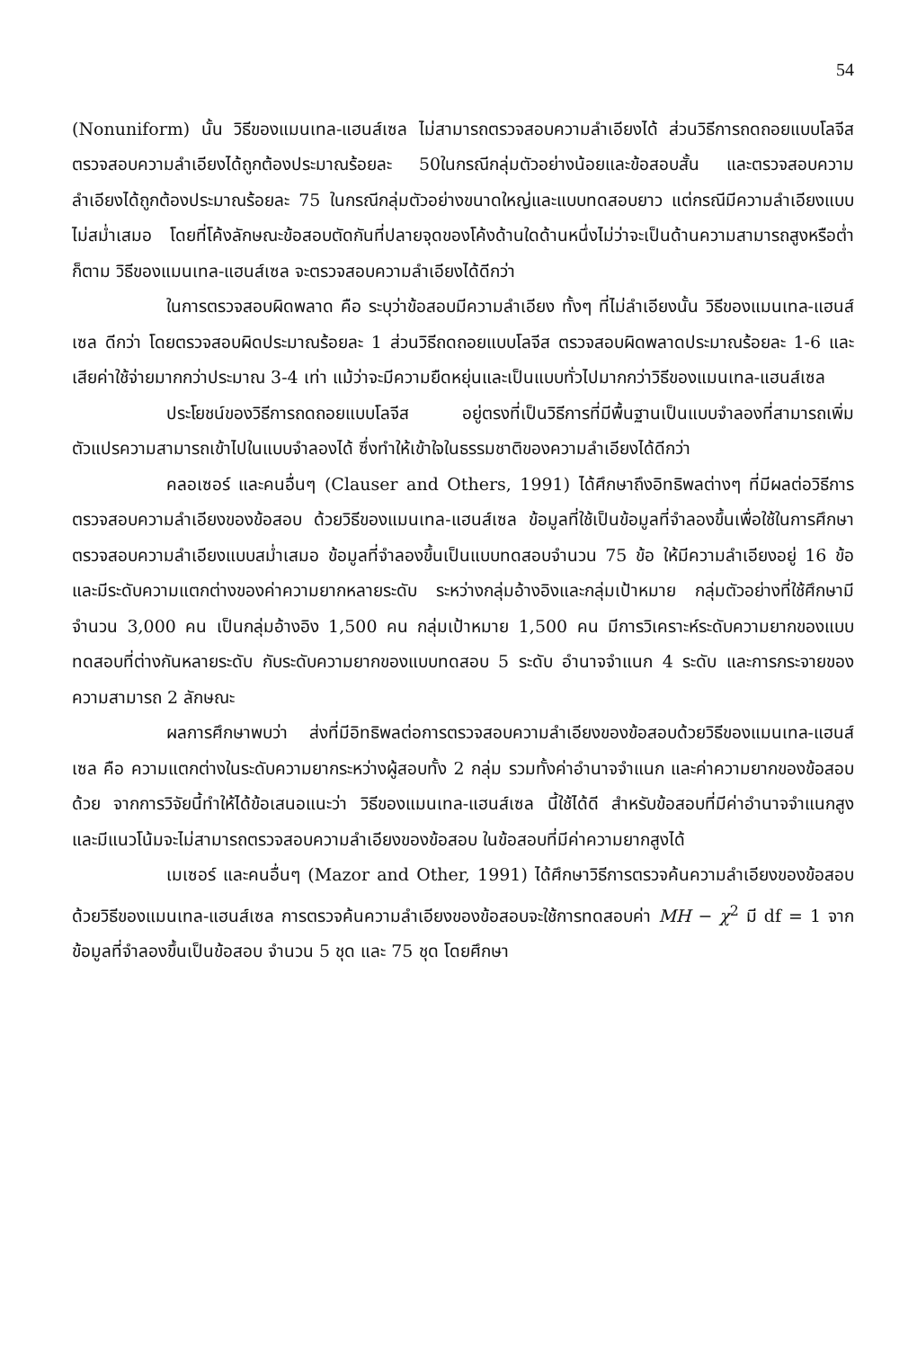54
(Nonuniform) นั้น วิธีของแมนเทล-แฮนส์เซล ไม่สามารถตรวจสอบความลำเอียงได้ ส่วนวิธีการถดถอยแบบโลจีส ตรวจสอบความลำเอียงได้ถูกต้องประมาณร้อยละ 50ในกรณีกลุ่มตัวอย่างน้อยและข้อสอบสั้น และตรวจสอบความลำเอียงได้ถูกต้องประมาณร้อยละ 75 ในกรณีกลุ่มตัวอย่างขนาดใหญ่และแบบทดสอบยาว แต่กรณีมีความลำเอียงแบบไม่สม่ำเสมอ โดยที่โค้งลักษณะข้อสอบตัดกันที่ปลายจุดของโค้งด้านใดด้านหนึ่งไม่ว่าจะเป็นด้านความสามารถสูงหรือต่ำก็ตาม วิธีของแมนเทล-แฮนส์เซล จะตรวจสอบความลำเอียงได้ดีกว่า
ในการตรวจสอบผิดพลาด คือ ระบุว่าข้อสอบมีความลำเอียง ทั้งๆ ที่ไม่ลำเอียงนั้น วิธีของแมนเทล-แฮนส์เซล ดีกว่า โดยตรวจสอบผิดประมาณร้อยละ 1 ส่วนวิธีถดถอยแบบโลจีส ตรวจสอบผิดพลาดประมาณร้อยละ 1-6 และเสียค่าใช้จ่ายมากกว่าประมาณ 3-4 เท่า แม้ว่าจะมีความยืดหยุ่นและเป็นแบบทั่วไปมากกว่าวิธีของแมนเทล-แฮนส์เซล
ประโยชน์ของวิธีการถดถอยแบบโลจีส อยู่ตรงที่เป็นวิธีการที่มีพื้นฐานเป็นแบบจำลองที่สามารถเพิ่มตัวแปรความสามารถเข้าไปในแบบจำลองได้ ซึ่งทำให้เข้าใจในธรรมชาติของความลำเอียงได้ดีกว่า
คลอเซอร์ และคนอื่นๆ (Clauser and Others, 1991) ได้ศึกษาถึงอิทธิพลต่างๆ ที่มีผลต่อวิธีการตรวจสอบความลำเอียงของข้อสอบ ด้วยวิธีของแมนเทล-แฮนส์เซล ข้อมูลที่ใช้เป็นข้อมูลที่จำลองขึ้นเพื่อใช้ในการศึกษาตรวจสอบความลำเอียงแบบสม่ำเสมอ ข้อมูลที่จำลองขึ้นเป็นแบบทดสอบจำนวน 75 ข้อ ให้มีความลำเอียงอยู่ 16 ข้อ และมีระดับความแตกต่างของค่าความยากหลายระดับ ระหว่างกลุ่มอ้างอิงและกลุ่มเป้าหมาย กลุ่มตัวอย่างที่ใช้ศึกษามีจำนวน 3,000 คน เป็นกลุ่มอ้างอิง 1,500 คน กลุ่มเป้าหมาย 1,500 คน มีการวิเคราะห์ระดับความยากของแบบทดสอบที่ต่างกันหลายระดับ กับระดับความยากของแบบทดสอบ 5 ระดับ อำนาจจำแนก 4 ระดับ และการกระจายของความสามารถ 2 ลักษณะ
ผลการศึกษาพบว่า ส่งที่มีอิทธิพลต่อการตรวจสอบความลำเอียงของข้อสอบด้วยวิธีของแมนเทล-แฮนส์เซล คือ ความแตกต่างในระดับความยากระหว่างผู้สอบทั้ง 2 กลุ่ม รวมทั้งค่าอำนาจจำแนก และค่าความยากของข้อสอบด้วย จากการวิจัยนี้ทำให้ได้ข้อเสนอแนะว่า วิธีของแมนเทล-แฮนส์เซล นี้ใช้ได้ดี สำหรับข้อสอบที่มีค่าอำนาจจำแนกสูง และมีแนวโน้มจะไม่สามารถตรวจสอบความลำเอียงของข้อสอบ ในข้อสอบที่มีค่าความยากสูงได้
เมเซอร์ และคนอื่นๆ (Mazor and Other, 1991) ได้ศึกษาวิธีการตรวจค้นความลำเอียงของข้อสอบด้วยวิธีของแมนเทล-แฮนส์เซล การตรวจค้นความลำเอียงของข้อสอบจะใช้การทดสอบค่า MH − χ<sup>2</sup> มี df = 1 จากข้อมูลที่จำลองขึ้นเป็นข้อสอบ จำนวน 5 ชุด และ 75 ชุด โดยศึกษา